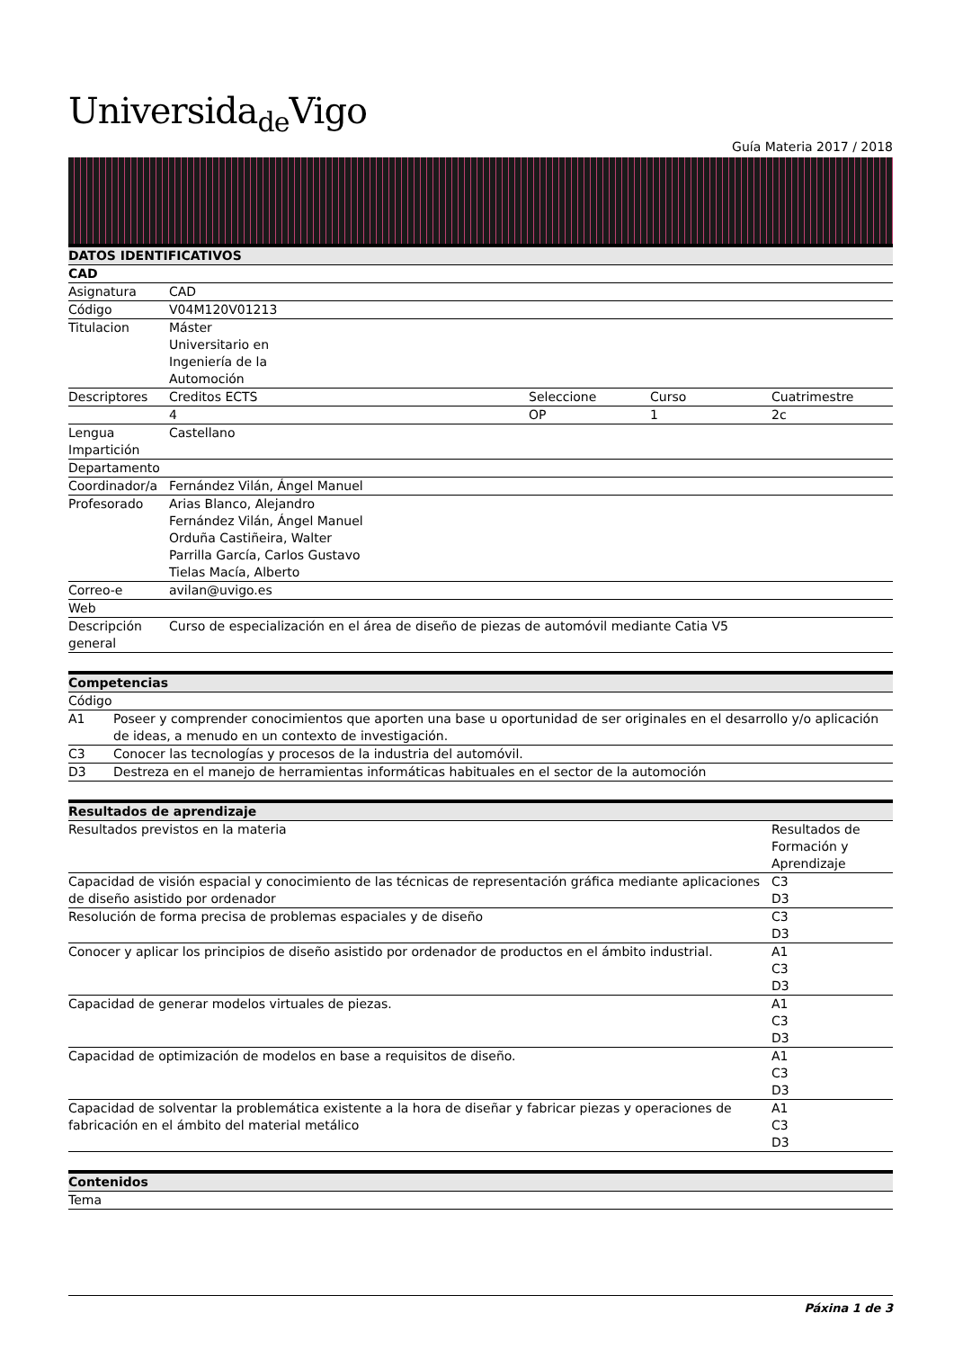Universida<sub>de</sub>Vigo
Guía Materia 2017 / 2018
| DATOS IDENTIFICATIVOS | | | | |
| --- | --- | --- | --- | --- |
| CAD | | | | |
| Asignatura | CAD | | | |
| Código | V04M120V01213 | | | |
| Titulacion | Máster Universitario en Ingeniería de la Automoción | | | |
| Descriptores | Creditos ECTS | Seleccione | Curso | Cuatrimestre |
| | 4 | OP | 1 | 2c |
| Lengua Impartición | Castellano | | | |
| Departamento | | | | |
| Coordinador/a | Fernández Vilán, Ángel Manuel | | | |
| Profesorado | Arias Blanco, Alejandro Fernández Vilán, Ángel Manuel Orduña Castiñeira, Walter Parrilla García, Carlos Gustavo Tielas Macía, Alberto | | | |
| Correo-e | avilan@uvigo.es | | | |
| Web | | | | |
| Descripción general | Curso de especialización en el área de diseño de piezas de automóvil mediante Catia V5 | | | |
| Competencias | |
| --- | --- |
| Código | |
| A1 | Poseer y comprender conocimientos que aporten una base u oportunidad de ser originales en el desarrollo y/o aplicación de ideas, a menudo en un contexto de investigación. |
| C3 | Conocer las tecnologías y procesos de la industria del automóvil. |
| D3 | Destreza en el manejo de herramientas informáticas habituales en el sector de la automoción |
| Resultados de aprendizaje | |
| --- | --- |
| Resultados previstos en la materia | Resultados de Formación y Aprendizaje |
| Capacidad de visión espacial y conocimiento de las técnicas de representación gráfica mediante aplicaciones de diseño asistido por ordenador | C3 D3 |
| Resolución de forma precisa de problemas espaciales y de diseño | C3 D3 |
| Conocer y aplicar los principios de diseño asistido por ordenador de productos en el ámbito industrial. | A1 C3 D3 |
| Capacidad de generar modelos virtuales de piezas. | A1 C3 D3 |
| Capacidad de optimización de modelos en base a requisitos de diseño. | A1 C3 D3 |
| Capacidad de solventar la problemática existente a la hora de diseñar y fabricar piezas y operaciones de fabricación en el ámbito del material metálico | A1 C3 D3 |
| Contenidos |
| --- |
| Tema |
Páxina 1 de 3